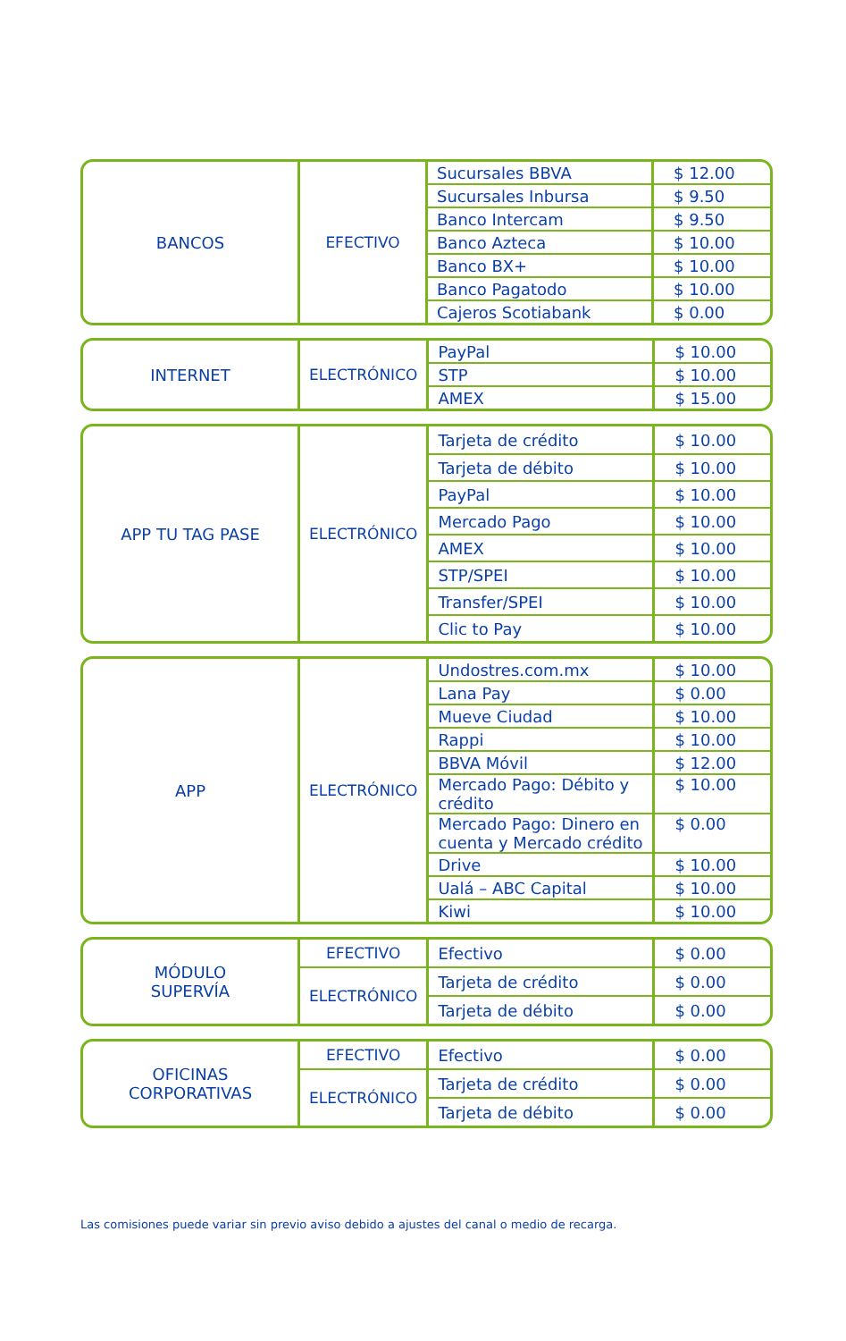| BANCOS | EFECTIVO | Sucursales BBVA | $ 12.00 |
| | | Sucursales Inbursa | $ 9.50 |
| | | Banco Intercam | $ 9.50 |
| | | Banco Azteca | $ 10.00 |
| | | Banco BX+ | $ 10.00 |
| | | Banco Pagatodo | $ 10.00 |
| | | Cajeros Scotiabank | $ 0.00 |
| INTERNET | ELECTRÓNICO | PayPal | $ 10.00 |
| | | STP | $ 10.00 |
| | | AMEX | $ 15.00 |
| APP TU TAG PASE | ELECTRÓNICO | Tarjeta de crédito | $ 10.00 |
| | | Tarjeta de débito | $ 10.00 |
| | | PayPal | $ 10.00 |
| | | Mercado Pago | $ 10.00 |
| | | AMEX | $ 10.00 |
| | | STP/SPEI | $ 10.00 |
| | | Transfer/SPEI | $ 10.00 |
| | | Clic to Pay | $ 10.00 |
| APP | ELECTRÓNICO | Undostres.com.mx | $ 10.00 |
| | | Lana Pay | $ 0.00 |
| | | Mueve Ciudad | $ 10.00 |
| | | Rappi | $ 10.00 |
| | | BBVA Móvil | $ 12.00 |
| | | Mercado Pago: Débito y crédito | $ 10.00 |
| | | Mercado Pago: Dinero en cuenta y Mercado crédito | $ 0.00 |
| | | Drive | $ 10.00 |
| | | Ualá – ABC Capital | $ 10.00 |
| | | Kiwi | $ 10.00 |
| MÓDULO SUPERVÍA | EFECTIVO | Efectivo | $ 0.00 |
| | ELECTRÓNICO | Tarjeta de crédito | $ 0.00 |
| | | Tarjeta de débito | $ 0.00 |
| OFICINAS CORPORATIVAS | EFECTIVO | Efectivo | $ 0.00 |
| | ELECTRÓNICO | Tarjeta de crédito | $ 0.00 |
| | | Tarjeta de débito | $ 0.00 |
Las comisiones puede variar sin previo aviso debido a ajustes del canal o medio de recarga.